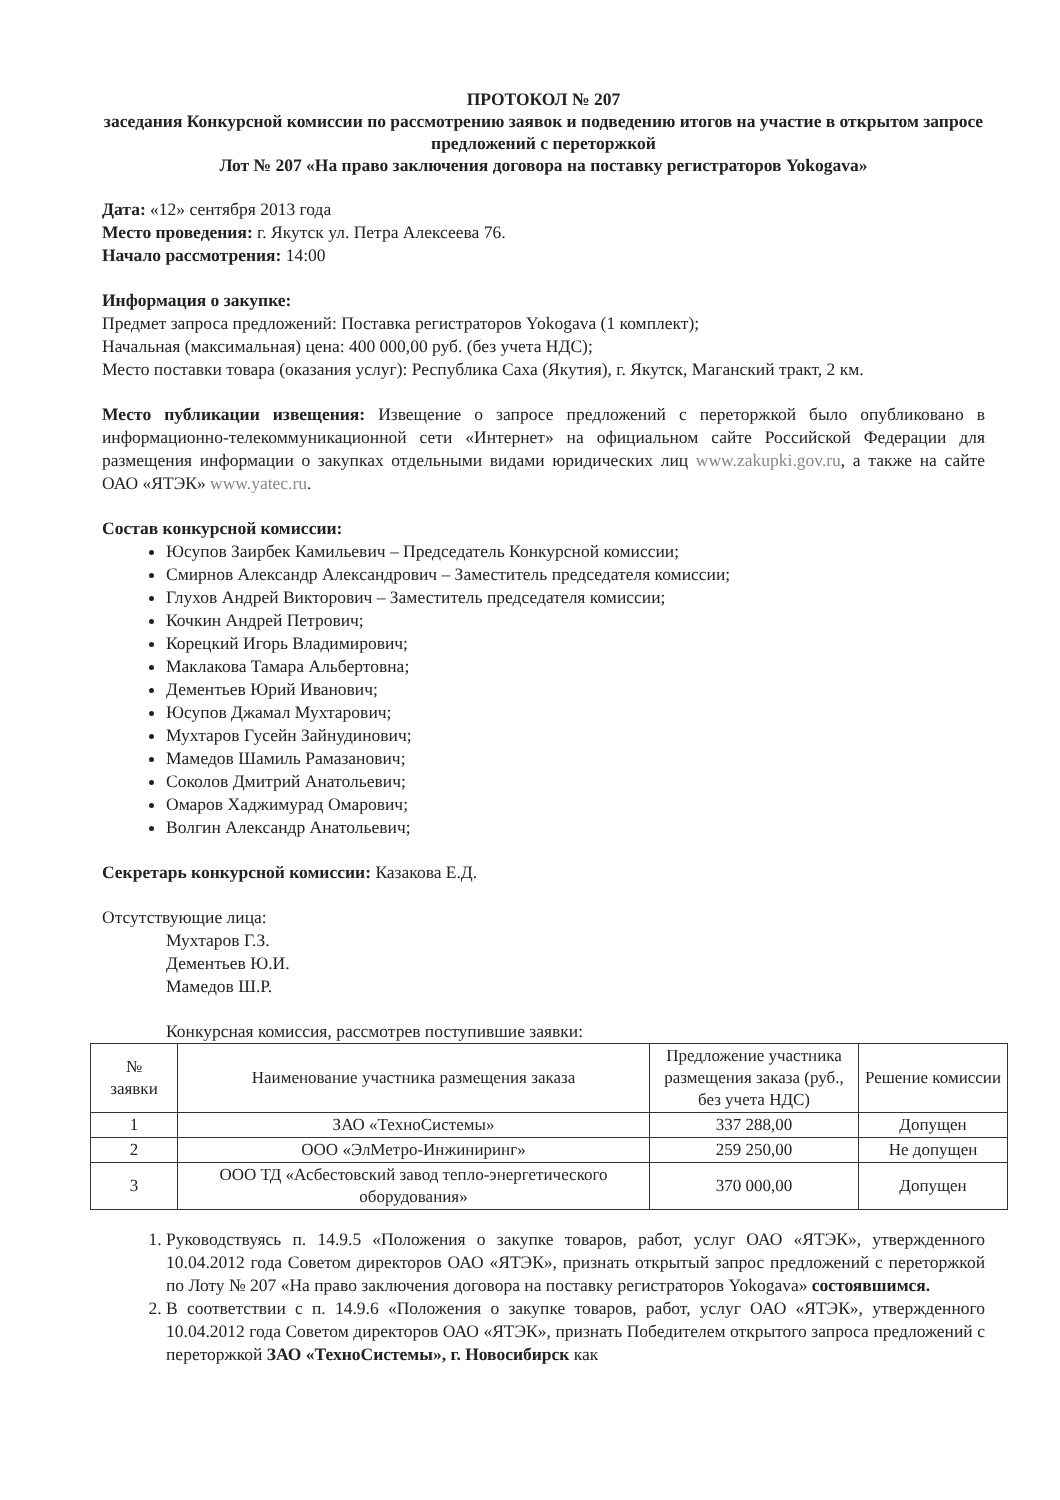ПРОТОКОЛ № 207
заседания Конкурсной комиссии по рассмотрению заявок и подведению итогов на участие в открытом запросе предложений с переторжкой
Лот № 207 «На право заключения договора на поставку регистраторов Yokogava»
Дата: «12» сентября 2013 года
Место проведения: г. Якутск ул. Петра Алексеева 76.
Начало рассмотрения: 14:00
Информация о закупке:
Предмет запроса предложений: Поставка регистраторов Yokogava (1 комплект);
Начальная (максимальная) цена: 400 000,00 руб. (без учета НДС);
Место поставки товара (оказания услуг): Республика Саха (Якутия), г. Якутск, Маганский тракт, 2 км.
Место публикации извещения: Извещение о запросе предложений с переторжкой было опубликовано в информационно-телекоммуникационной сети «Интернет» на официальном сайте Российской Федерации для размещения информации о закупках отдельными видами юридических лиц www.zakupki.gov.ru, а также на сайте ОАО «ЯТЭК» www.yatec.ru.
Состав конкурсной комиссии:
Юсупов Заирбек Камильевич – Председатель Конкурсной комиссии;
Смирнов Александр Александрович – Заместитель председателя комиссии;
Глухов Андрей Викторович – Заместитель председателя комиссии;
Кочкин Андрей Петрович;
Корецкий Игорь Владимирович;
Маклакова Тамара Альбертовна;
Дементьев Юрий Иванович;
Юсупов Джамал Мухтарович;
Мухтаров Гусейн Зайнудинович;
Мамедов Шамиль Рамазанович;
Соколов Дмитрий Анатольевич;
Омаров Хаджимурад Омарович;
Волгин Александр Анатольевич;
Секретарь конкурсной комиссии: Казакова Е.Д.
Отсутствующие лица:
Мухтаров Г.З.
Дементьев Ю.И.
Мамедов Ш.Р.
Конкурсная комиссия, рассмотрев поступившие заявки:
| № заявки | Наименование участника размещения заказа | Предложение участника размещения заказа (руб., без учета НДС) | Решение комиссии |
| --- | --- | --- | --- |
| 1 | ЗАО «ТехноСистемы» | 337 288,00 | Допущен |
| 2 | ООО «ЭлМетро-Инжиниринг» | 259 250,00 | Не допущен |
| 3 | ООО ТД «Асбестовский завод тепло-энергетического оборудования» | 370 000,00 | Допущен |
1. Руководствуясь п. 14.9.5 «Положения о закупке товаров, работ, услуг ОАО «ЯТЭК», утвержденного 10.04.2012 года Советом директоров ОАО «ЯТЭК», признать открытый запрос предложений с переторжкой по Лоту № 207 «На право заключения договора на поставку регистраторов Yokogava» состоявшимся.
2. В соответствии с п. 14.9.6 «Положения о закупке товаров, работ, услуг ОАО «ЯТЭК», утвержденного 10.04.2012 года Советом директоров ОАО «ЯТЭК», признать Победителем открытого запроса предложений с переторжкой ЗАО «ТехноСистемы», г. Новосибирск как